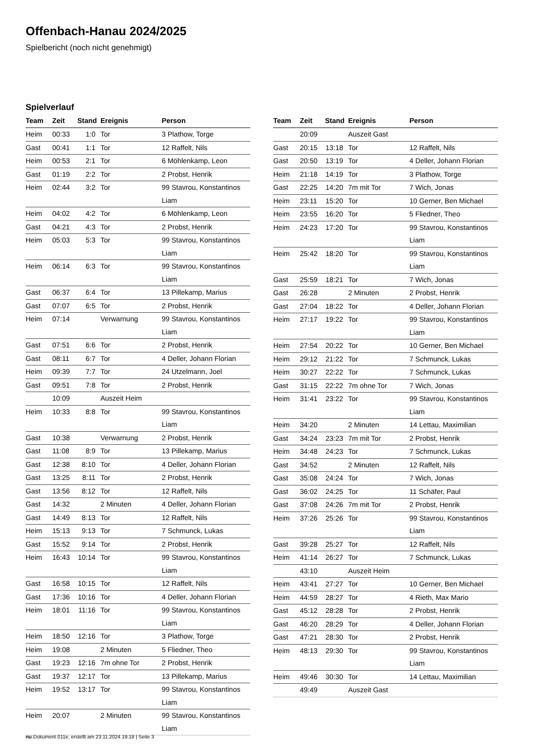Offenbach-Hanau 2024/2025
Spielbericht (noch nicht genehmigt)
Spielverlauf
| Team | Zeit | Stand | Ereignis | Person |
| --- | --- | --- | --- | --- |
| Heim | 00:33 | 1:0 | Tor | 3 Plathow, Torge |
| Gast | 00:41 | 1:1 | Tor | 12 Raffelt, Nils |
| Heim | 00:53 | 2:1 | Tor | 6 Möhlenkamp, Leon |
| Gast | 01:19 | 2:2 | Tor | 2 Probst, Henrik |
| Heim | 02:44 | 3:2 | Tor | 99 Stavrou, Konstantinos Liam |
| Heim | 04:02 | 4:2 | Tor | 6 Möhlenkamp, Leon |
| Gast | 04:21 | 4:3 | Tor | 2 Probst, Henrik |
| Heim | 05:03 | 5:3 | Tor | 99 Stavrou, Konstantinos Liam |
| Heim | 06:14 | 6:3 | Tor | 99 Stavrou, Konstantinos Liam |
| Gast | 06:37 | 6:4 | Tor | 13 Pillekamp, Marius |
| Gast | 07:07 | 6:5 | Tor | 2 Probst, Henrik |
| Heim | 07:14 | | Verwarnung | 99 Stavrou, Konstantinos Liam |
| Gast | 07:51 | 6:6 | Tor | 2 Probst, Henrik |
| Gast | 08:11 | 6:7 | Tor | 4 Deller, Johann Florian |
| Heim | 09:39 | 7:7 | Tor | 24 Utzelmann, Joel |
| Gast | 09:51 | 7:8 | Tor | 2 Probst, Henrik |
| | 10:09 | | Auszeit Heim | |
| Heim | 10:33 | 8:8 | Tor | 99 Stavrou, Konstantinos Liam |
| Gast | 10:38 | | Verwarnung | 2 Probst, Henrik |
| Gast | 11:08 | 8:9 | Tor | 13 Pillekamp, Marius |
| Gast | 12:38 | 8:10 | Tor | 4 Deller, Johann Florian |
| Gast | 13:25 | 8:11 | Tor | 2 Probst, Henrik |
| Gast | 13:56 | 8:12 | Tor | 12 Raffelt, Nils |
| Gast | 14:32 | | 2 Minuten | 4 Deller, Johann Florian |
| Gast | 14:49 | 8:13 | Tor | 12 Raffelt, Nils |
| Heim | 15:13 | 9:13 | Tor | 7 Schmunck, Lukas |
| Gast | 15:52 | 9:14 | Tor | 2 Probst, Henrik |
| Heim | 16:43 | 10:14 | Tor | 99 Stavrou, Konstantinos Liam |
| Gast | 16:58 | 10:15 | Tor | 12 Raffelt, Nils |
| Gast | 17:36 | 10:16 | Tor | 4 Deller, Johann Florian |
| Heim | 18:01 | 11:16 | Tor | 99 Stavrou, Konstantinos Liam |
| Heim | 18:50 | 12:16 | Tor | 3 Plathow, Torge |
| Heim | 19:08 | | 2 Minuten | 5 Fliedner, Theo |
| Gast | 19:23 | 12:16 | 7m ohne Tor | 2 Probst, Henrik |
| Gast | 19:37 | 12:17 | Tor | 13 Pillekamp, Marius |
| Heim | 19:52 | 13:17 | Tor | 99 Stavrou, Konstantinos Liam |
| Heim | 20:07 | | 2 Minuten | 99 Stavrou, Konstantinos Liam |
| Team | Zeit | Stand | Ereignis | Person |
| --- | --- | --- | --- | --- |
| | 20:09 | | Auszeit Gast | |
| Gast | 20:15 | 13:18 | Tor | 12 Raffelt, Nils |
| Gast | 20:50 | 13:19 | Tor | 4 Deller, Johann Florian |
| Heim | 21:18 | 14:19 | Tor | 3 Plathow, Torge |
| Gast | 22:25 | 14:20 | 7m mit Tor | 7 Wich, Jonas |
| Heim | 23:11 | 15:20 | Tor | 10 Gerner, Ben Michael |
| Heim | 23:55 | 16:20 | Tor | 5 Fliedner, Theo |
| Heim | 24:23 | 17:20 | Tor | 99 Stavrou, Konstantinos Liam |
| Heim | 25:42 | 18:20 | Tor | 99 Stavrou, Konstantinos Liam |
| Gast | 25:59 | 18:21 | Tor | 7 Wich, Jonas |
| Gast | 26:28 | | 2 Minuten | 2 Probst, Henrik |
| Gast | 27:04 | 18:22 | Tor | 4 Deller, Johann Florian |
| Heim | 27:17 | 19:22 | Tor | 99 Stavrou, Konstantinos Liam |
| Heim | 27:54 | 20:22 | Tor | 10 Gerner, Ben Michael |
| Heim | 29:12 | 21:22 | Tor | 7 Schmunck, Lukas |
| Heim | 30:27 | 22:22 | Tor | 7 Schmunck, Lukas |
| Gast | 31:15 | 22:22 | 7m ohne Tor | 7 Wich, Jonas |
| Heim | 31:41 | 23:22 | Tor | 99 Stavrou, Konstantinos Liam |
| Heim | 34:20 | | 2 Minuten | 14 Lettau, Maximilian |
| Gast | 34:24 | 23:23 | 7m mit Tor | 2 Probst, Henrik |
| Heim | 34:48 | 24:23 | Tor | 7 Schmunck, Lukas |
| Gast | 34:52 | | 2 Minuten | 12 Raffelt, Nils |
| Gast | 35:08 | 24:24 | Tor | 7 Wich, Jonas |
| Gast | 36:02 | 24:25 | Tor | 11 Schäfer, Paul |
| Gast | 37:08 | 24:26 | 7m mit Tor | 2 Probst, Henrik |
| Heim | 37:26 | 25:26 | Tor | 99 Stavrou, Konstantinos Liam |
| Gast | 39:28 | 25:27 | Tor | 12 Raffelt, Nils |
| Heim | 41:14 | 26:27 | Tor | 7 Schmunck, Lukas |
| | 43:10 | | Auszeit Heim | |
| Heim | 43:41 | 27:27 | Tor | 10 Gerner, Ben Michael |
| Heim | 44:59 | 28:27 | Tor | 4 Rieth, Max Mario |
| Gast | 45:12 | 28:28 | Tor | 2 Probst, Henrik |
| Gast | 46:20 | 28:29 | Tor | 4 Deller, Johann Florian |
| Gast | 47:21 | 28:30 | Tor | 2 Probst, Henrik |
| Heim | 48:13 | 29:30 | Tor | 99 Stavrou, Konstantinos Liam |
| Heim | 49:46 | 30:30 | Tor | 14 Lettau, Maximilian |
| | 49:49 | | Auszeit Gast | |
nu.Dokument 011e, erstellt am 23.11.2024 19:18 | Seite 3